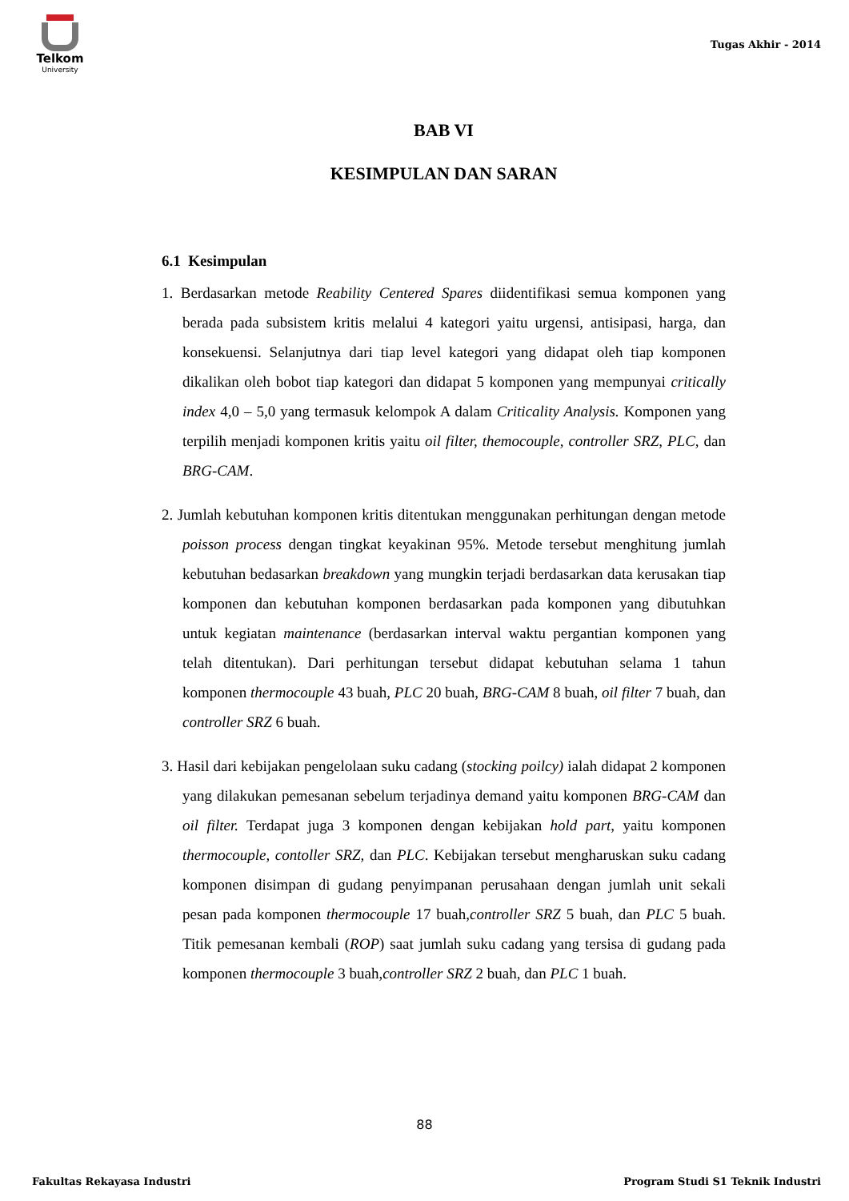Telkom
University
Tugas Akhir - 2014
BAB VI
KESIMPULAN DAN SARAN
6.1 Kesimpulan
1. Berdasarkan metode Reability Centered Spares diidentifikasi semua komponen yang berada pada subsistem kritis melalui 4 kategori yaitu urgensi, antisipasi, harga, dan konsekuensi. Selanjutnya dari tiap level kategori yang didapat oleh tiap komponen dikalikan oleh bobot tiap kategori dan didapat 5 komponen yang mempunyai critically index 4,0 – 5,0 yang termasuk kelompok A dalam Criticality Analysis. Komponen yang terpilih menjadi komponen kritis yaitu oil filter, themocouple, controller SRZ, PLC, dan BRG-CAM.
2. Jumlah kebutuhan komponen kritis ditentukan menggunakan perhitungan dengan metode poisson process dengan tingkat keyakinan 95%. Metode tersebut menghitung jumlah kebutuhan bedasarkan breakdown yang mungkin terjadi berdasarkan data kerusakan tiap komponen dan kebutuhan komponen berdasarkan pada komponen yang dibutuhkan untuk kegiatan maintenance (berdasarkan interval waktu pergantian komponen yang telah ditentukan). Dari perhitungan tersebut didapat kebutuhan selama 1 tahun komponen thermocouple 43 buah, PLC 20 buah, BRG-CAM 8 buah, oil filter 7 buah, dan controller SRZ 6 buah.
3. Hasil dari kebijakan pengelolaan suku cadang (stocking poilcy) ialah didapat 2 komponen yang dilakukan pemesanan sebelum terjadinya demand yaitu komponen BRG-CAM dan oil filter. Terdapat juga 3 komponen dengan kebijakan hold part, yaitu komponen thermocouple, contoller SRZ, dan PLC. Kebijakan tersebut mengharuskan suku cadang komponen disimpan di gudang penyimpanan perusahaan dengan jumlah unit sekali pesan pada komponen thermocouple 17 buah,controller SRZ 5 buah, dan PLC 5 buah. Titik pemesanan kembali (ROP) saat jumlah suku cadang yang tersisa di gudang pada komponen thermocouple 3 buah,controller SRZ 2 buah, dan PLC 1 buah.
88
Fakultas Rekayasa Industri Program Studi S1 Teknik Industri